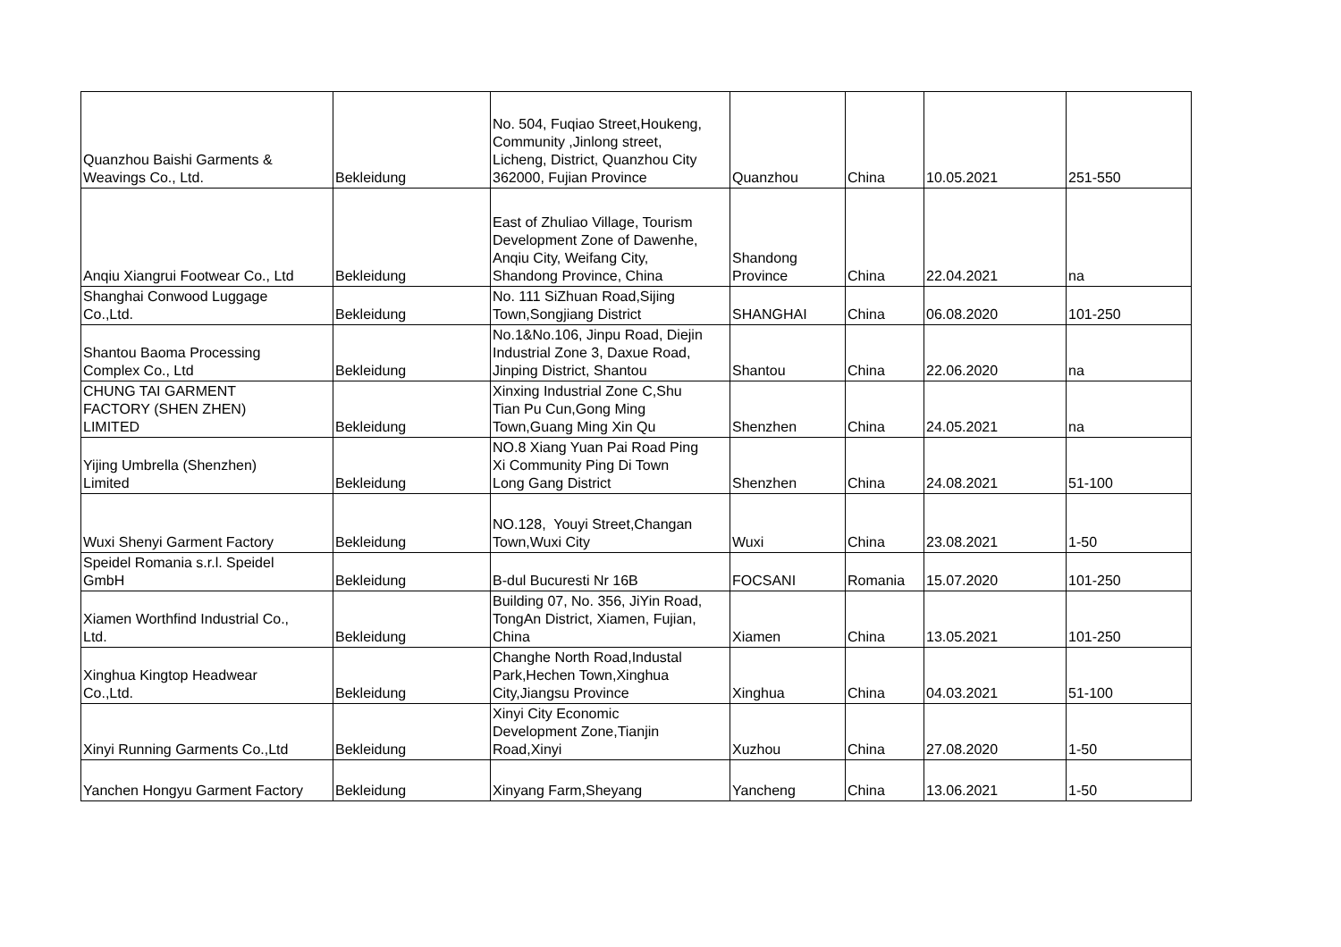| Quanzhou Baishi Garments & Weavings Co., Ltd. | Bekleidung | No. 504, Fuqiao Street,Houkeng, Community ,Jinlong street, Licheng, District, Quanzhou City 362000, Fujian Province | Quanzhou | China | 10.05.2021 | 251-550 |
| Anqiu Xiangrui Footwear Co., Ltd | Bekleidung | East of Zhuliao Village, Tourism Development Zone of Dawenhe, Anqiu City, Weifang City, Shandong Province, China | Shandong Province | China | 22.04.2021 | na |
| Shanghai Conwood Luggage Co.,Ltd. | Bekleidung | No. 111 SiZhuan Road,Sijing Town,Songjiang District | SHANGHAI | China | 06.08.2020 | 101-250 |
| Shantou Baoma Processing Complex Co., Ltd | Bekleidung | No.1&No.106, Jinpu Road, Diejin Industrial Zone 3, Daxue Road, Jinping District, Shantou | Shantou | China | 22.06.2020 | na |
| CHUNG TAI GARMENT FACTORY (SHEN ZHEN) LIMITED | Bekleidung | Xinxing Industrial Zone C,Shu Tian Pu Cun,Gong Ming Town,Guang Ming Xin Qu | Shenzhen | China | 24.05.2021 | na |
| Yijing Umbrella (Shenzhen) Limited | Bekleidung | NO.8 Xiang Yuan Pai Road Ping Xi Community Ping Di Town Long Gang District | Shenzhen | China | 24.08.2021 | 51-100 |
| Wuxi Shenyi Garment Factory | Bekleidung | NO.128, Youyi Street,Changan Town,Wuxi City | Wuxi | China | 23.08.2021 | 1-50 |
| Speidel Romania s.r.l. Speidel GmbH | Bekleidung | B-dul Bucuresti Nr 16B | FOCSANI | Romania | 15.07.2020 | 101-250 |
| Xiamen Worthfind Industrial Co., Ltd. | Bekleidung | Building 07, No. 356, JiYin Road, TongAn District, Xiamen, Fujian, China | Xiamen | China | 13.05.2021 | 101-250 |
| Xinghua Kingtop Headwear Co.,Ltd. | Bekleidung | Changhe North Road,Industal Park,Hechen Town,Xinghua City,Jiangsu Province | Xinghua | China | 04.03.2021 | 51-100 |
| Xinyi Running Garments Co.,Ltd | Bekleidung | Xinyi City Economic Development Zone,Tianjin Road,Xinyi | Xuzhou | China | 27.08.2020 | 1-50 |
| Yanchen Hongyu Garment Factory | Bekleidung | Xinyang Farm,Sheyang | Yancheng | China | 13.06.2021 | 1-50 |